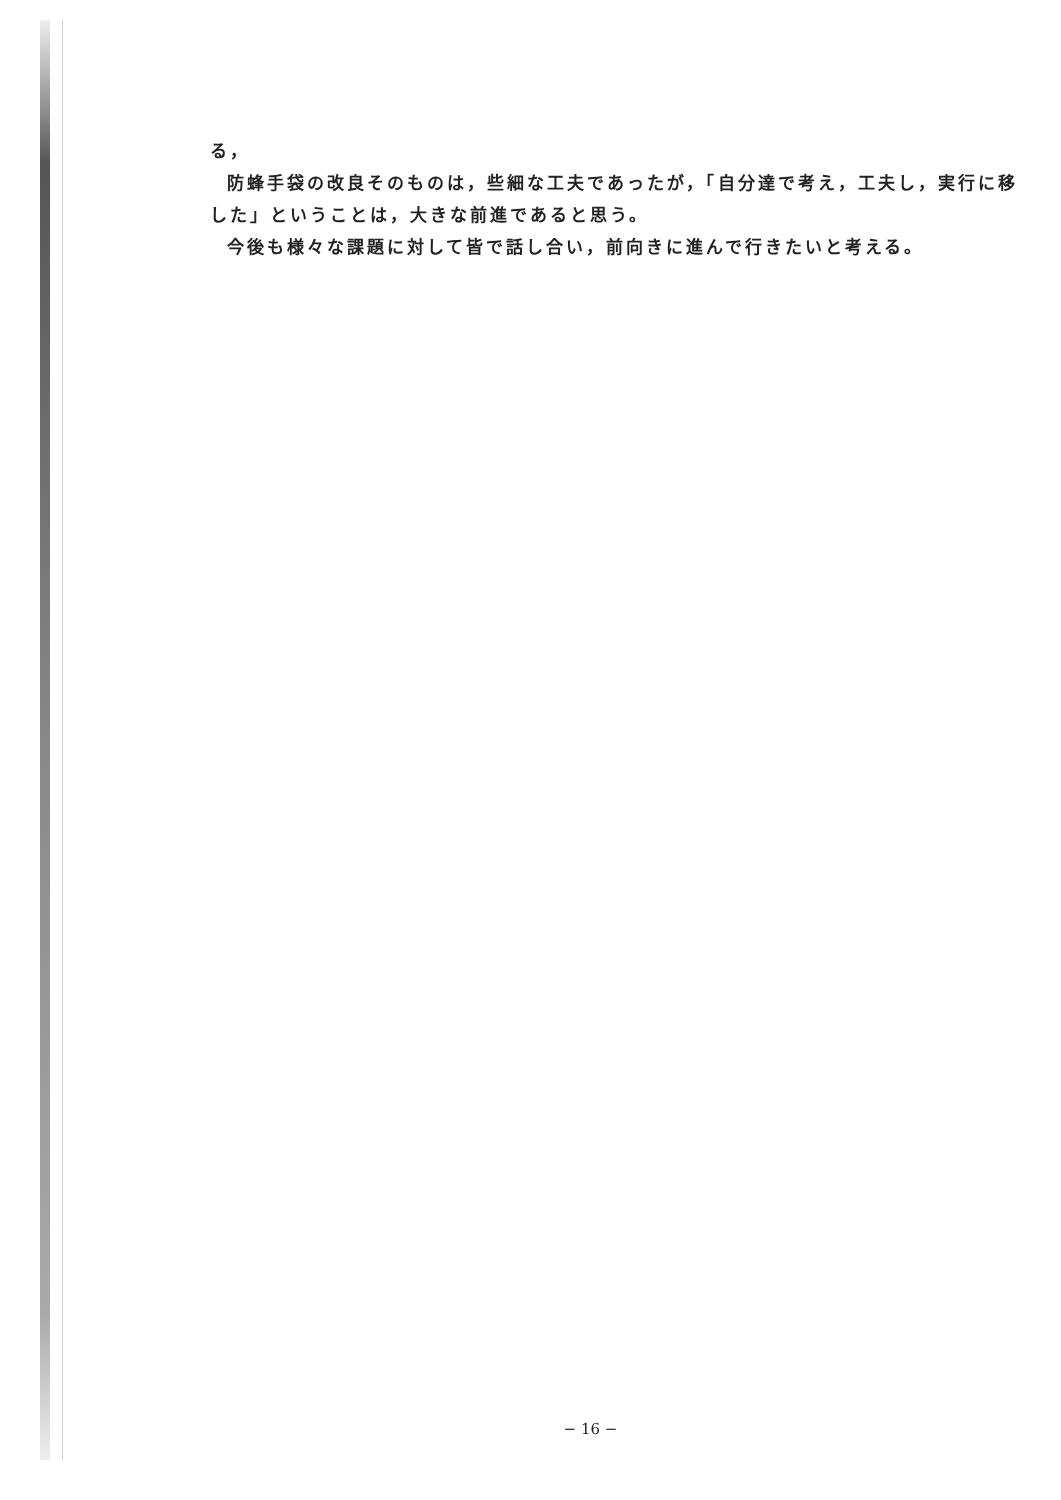る，
防蜂手袋の改良そのものは，些細な工夫であったが，「自分達で考え，工夫し，実行に移した」ということは，大きな前進であると思う。
今後も様々な課題に対して皆で話し合い，前向きに進んで行きたいと考える。
− 16 −